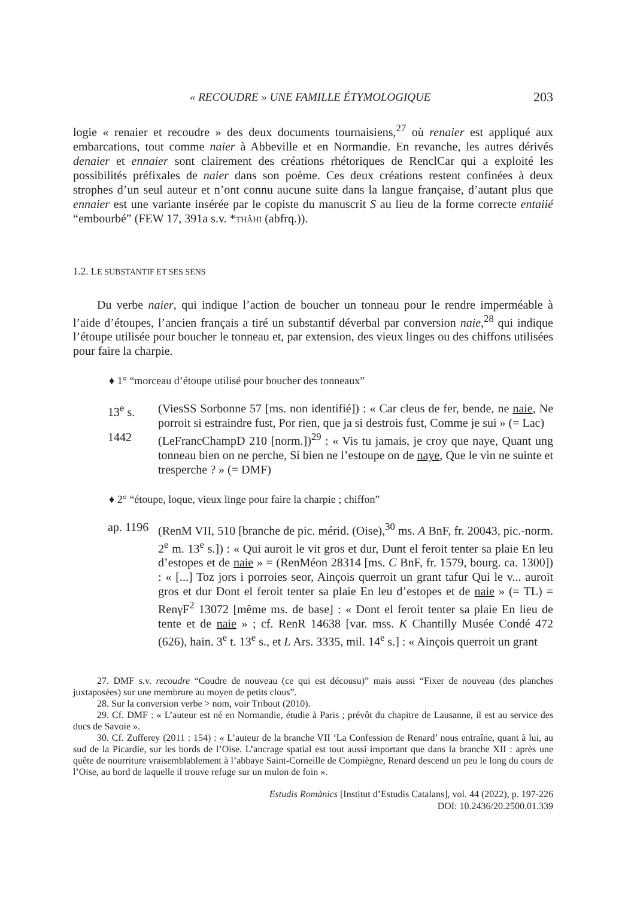« RECOUDRE » UNE FAMILLE ÉTYMOLOGIQUE 203
logie « renaier et recoudre » des deux documents tournaisiens,<sup>27</sup> où renaier est appliqué aux embarcations, tout comme naier à Abbeville et en Normandie. En revanche, les autres dérivés denaier et ennaier sont clairement des créations rhétoriques de RenclCar qui a exploité les possibilités préfixales de naier dans son poème. Ces deux créations restent confinées à deux strophes d’un seul auteur et n’ont connu aucune suite dans la langue française, d’autant plus que ennaier est une variante insérée par le copiste du manuscrit S au lieu de la forme correcte entaiié “embourbé” (FEW 17, 391a s.v. *THÂHI (abfrq.)).
1.2. LE SUBSTANTIF ET SES SENS
Du verbe naier, qui indique l’action de boucher un tonneau pour le rendre imperméable à l’aide d’étoupes, l’ancien français a tiré un substantif déverbal par conversion naie,<sup>28</sup> qui indique l’étoupe utilisée pour boucher le tonneau et, par extension, des vieux linges ou des chiffons utilisées pour faire la charpie.
♦ 1° “morceau d’étoupe utilisé pour boucher des tonneaux”
13<sup>e</sup> s. (ViesSS Sorbonne 57 [ms. non identifié]) : « Car cleus de fer, bende, ne naie, Ne porroit si estraindre fust, Por rien, que ja si destrois fust, Comme je sui » (= Lac)
1442 (LeFrancChampD 210 [norm.])<sup>29</sup> : « Vis tu jamais, je croy que naye, Quant ung tonneau bien on ne perche, Si bien ne l’estoupe on de naye, Que le vin ne suinte et tresperche ? » (= DMF)
♦ 2° “étoupe, loque, vieux linge pour faire la charpie ; chiffon”
ap. 1196
(RenM VII, 510 [branche de pic. mérid. (Oise),<sup>30</sup> ms. A BnF, fr. 20043, pic.-norm. 2<sup>e</sup> m. 13<sup>e</sup> s.]) : « Qui auroit le vit gros et dur, Dunt el feroit tenter sa plaie En leu d’estopes et de naie » = (RenMéon 28314 [ms. C BnF, fr. 1579, bourg. ca. 1300]) : « [...] Toz jors i porroies seor, Ainçois querroit un grant tafur Qui le v... auroit gros et dur Dont el feroit tenter sa plaie En leu d’estopes et de naie » (= TL) = RenγF<sup>2</sup> 13072 [même ms. de base] : « Dont el feroit tenter sa plaie En lieu de tente et de naie » ; cf. RenR 14638 [var. mss. K Chantilly Musée Condé 472 (626), hain. 3<sup>e</sup> t. 13<sup>e</sup> s., et L Ars. 3335, mil. 14<sup>e</sup> s.] : « Ainçois querroit un grant
27. DMF s.v. recoudre “Coudre de nouveau (ce qui est décousu)” mais aussi “Fixer de nouveau (des planches juxtaposées) sur une membrure au moyen de petits clous”.
28. Sur la conversion verbe > nom, voir Tribout (2010).
29. Cf. DMF : « L’auteur est né en Normandie, étudie à Paris ; prévôt du chapitre de Lausanne, il est au service des ducs de Savoie ».
30. Cf. Zufferey (2011 : 154) : « L’auteur de la branche VII ‘La Confession de Renard’ nous entraîne, quant à lui, au sud de la Picardie, sur les bords de l’Oise. L’ancrage spatial est tout aussi important que dans la branche XII : après une quête de nourriture vraisemblablement à l’abbaye Saint-Corneille de Compiègne, Renard descend un peu le long du cours de l’Oise, au bord de laquelle il trouve refuge sur un mulon de foin ».
Estudis Romànics [Institut d’Estudis Catalans], vol. 44 (2022), p. 197-226
DOI: 10.2436/20.2500.01.339